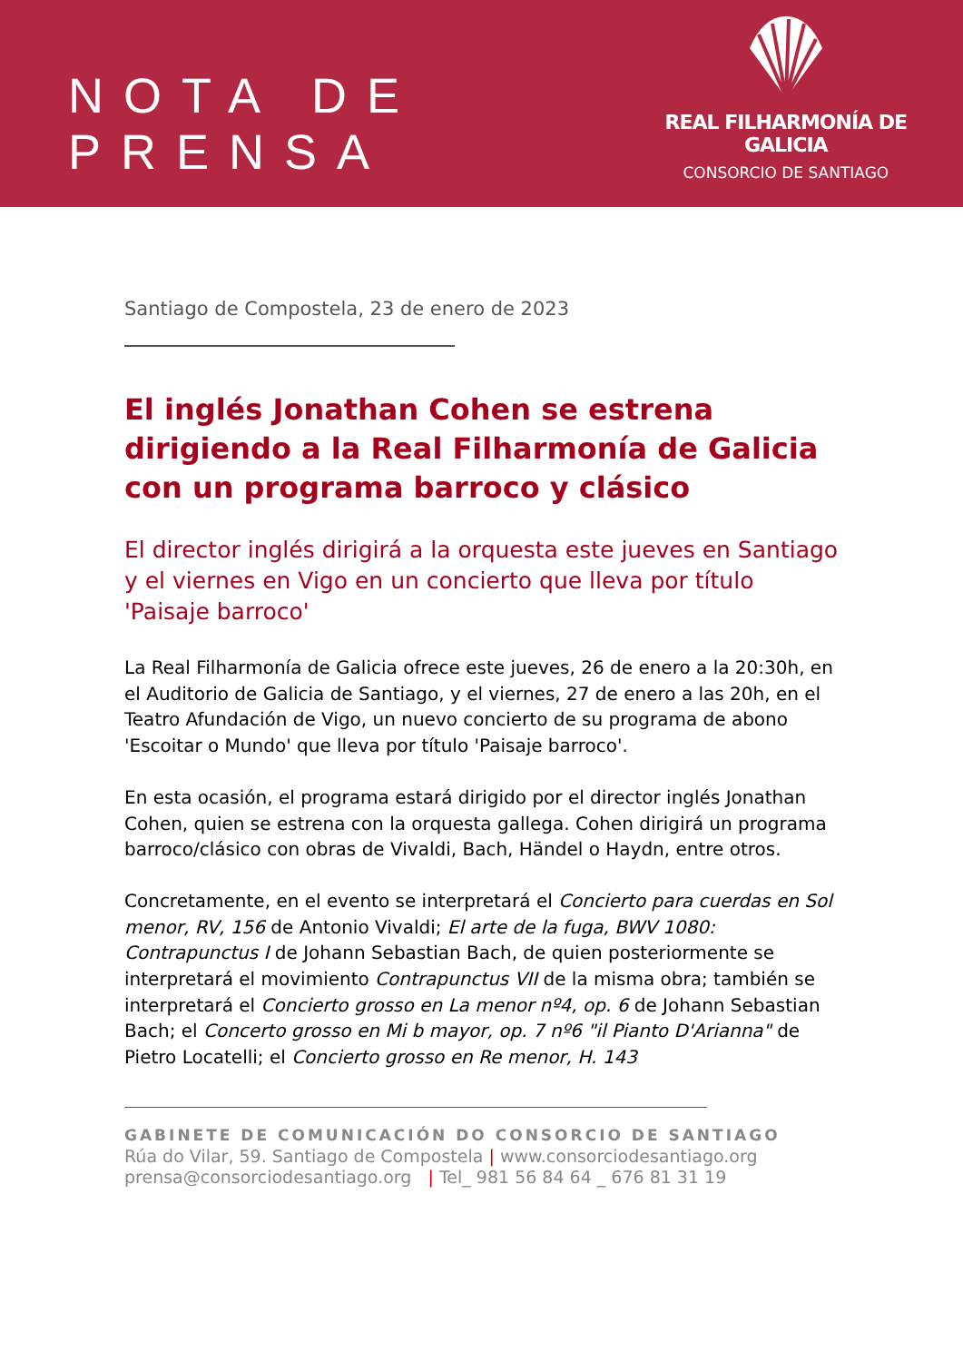NOTA DE PRENSA
REAL FILHARMONÍA DE GALICIA
CONSORCIO DE SANTIAGO
Santiago de Compostela, 23 de enero de 2023
El inglés Jonathan Cohen se estrena dirigiendo a la Real Filharmonía de Galicia con un programa barroco y clásico
El director inglés dirigirá a la orquesta este jueves en Santiago y el viernes en Vigo en un concierto que lleva por título 'Paisaje barroco'
La Real Filharmonía de Galicia ofrece este jueves, 26 de enero a la 20:30h, en el Auditorio de Galicia de Santiago, y el viernes, 27 de enero a las 20h, en el Teatro Afundación de Vigo, un nuevo concierto de su programa de abono 'Escoitar o Mundo' que lleva por título 'Paisaje barroco'.
En esta ocasión, el programa estará dirigido por el director inglés Jonathan Cohen, quien se estrena con la orquesta gallega. Cohen dirigirá un programa barroco/clásico con obras de Vivaldi, Bach, Händel o Haydn, entre otros.
Concretamente, en el evento se interpretará el Concierto para cuerdas en Sol menor, RV, 156 de Antonio Vivaldi; El arte de la fuga, BWV 1080: Contrapunctus I de Johann Sebastian Bach, de quien posteriormente se interpretará el movimiento Contrapunctus VII de la misma obra; también se interpretará el Concierto grosso en La menor nº4, op. 6 de Johann Sebastian Bach; el Concerto grosso en Mi b mayor, op. 7 nº6 "il Pianto D'Arianna" de Pietro Locatelli; el Concierto grosso en Re menor, H. 143
GABINETE DE COMUNICACIÓN DO CONSORCIO DE SANTIAGO
Rúa do Vilar, 59. Santiago de Compostela | www.consorciodesantiago.org
prensa@consorciodesantiago.org | Tel_ 981 56 84 64 _ 676 81 31 19